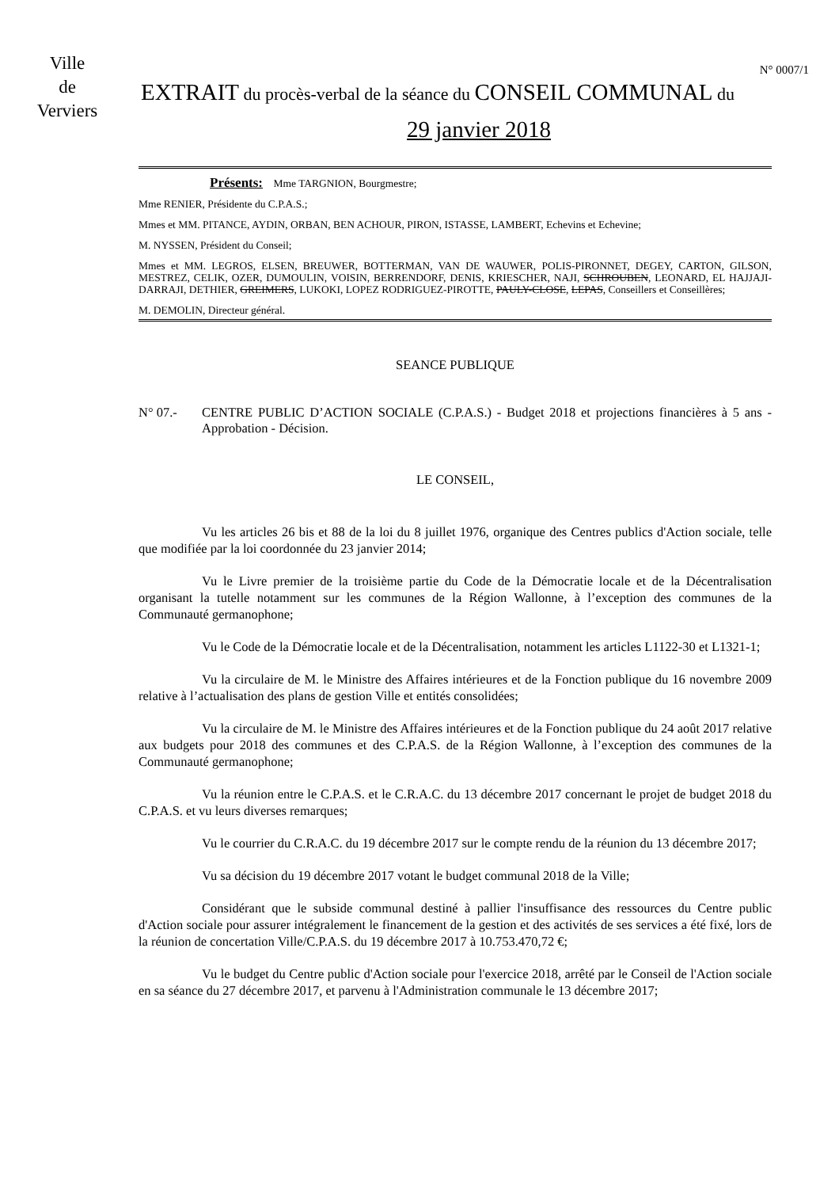Ville
de
Verviers
N° 0007/1
EXTRAIT du procès-verbal de la séance du CONSEIL COMMUNAL du
29 janvier 2018
Présents: Mme TARGNION, Bourgmestre;
Mme RENIER, Présidente du C.P.A.S.;
Mmes et MM. PITANCE, AYDIN, ORBAN, BEN ACHOUR, PIRON, ISTASSE, LAMBERT, Echevins et Echevine;
M. NYSSEN, Président du Conseil;
Mmes et MM. LEGROS, ELSEN, BREUWER, BOTTERMAN, VAN DE WAUWER, POLIS-PIRONNET, DEGEY, CARTON, GILSON, MESTREZ, CELIK, OZER, DUMOULIN, VOISIN, BERRENDORF, DENIS, KRIESCHER, NAJI, SCHROUBEN, LEONARD, EL HAJJAJI-DARRAJI, DETHIER, GREIMERS, LUKOKI, LOPEZ RODRIGUEZ-PIROTTE, PAULY-CLOSE, LEPAS, Conseillers et Conseillères;
M. DEMOLIN, Directeur général.
SEANCE PUBLIQUE
N° 07.- CENTRE PUBLIC D’ACTION SOCIALE (C.P.A.S.) - Budget 2018 et projections financières à 5 ans - Approbation - Décision.
LE CONSEIL,
Vu les articles 26 bis et 88 de la loi du 8 juillet 1976, organique des Centres publics d'Action sociale, telle que modifiée par la loi coordonnée du 23 janvier 2014;
Vu le Livre premier de la troisième partie du Code de la Démocratie locale et de la Décentralisation organisant la tutelle notamment sur les communes de la Région Wallonne, à l’exception des communes de la Communauté germanophone;
Vu le Code de la Démocratie locale et de la Décentralisation, notamment les articles L1122-30 et L1321-1;
Vu la circulaire de M. le Ministre des Affaires intérieures et de la Fonction publique du 16 novembre 2009 relative à l’actualisation des plans de gestion Ville et entités consolidées;
Vu la circulaire de M. le Ministre des Affaires intérieures et de la Fonction publique du 24 août 2017 relative aux budgets pour 2018 des communes et des C.P.A.S. de la Région Wallonne, à l’exception des communes de la Communauté germanophone;
Vu la réunion entre le C.P.A.S. et le C.R.A.C. du 13 décembre 2017 concernant le projet de budget 2018 du C.P.A.S. et vu leurs diverses remarques;
Vu le courrier du C.R.A.C. du 19 décembre 2017 sur le compte rendu de la réunion du 13 décembre 2017;
Vu sa décision du 19 décembre 2017 votant le budget communal 2018 de la Ville;
Considérant que le subside communal destiné à pallier l'insuffisance des ressources du Centre public d'Action sociale pour assurer intégralement le financement de la gestion et des activités de ses services a été fixé, lors de la réunion de concertation Ville/C.P.A.S. du 19 décembre 2017 à 10.753.470,72 €;
Vu le budget du Centre public d'Action sociale pour l'exercice 2018, arrêté par le Conseil de l'Action sociale en sa séance du 27 décembre 2017, et parvenu à l'Administration communale le 13 décembre 2017;